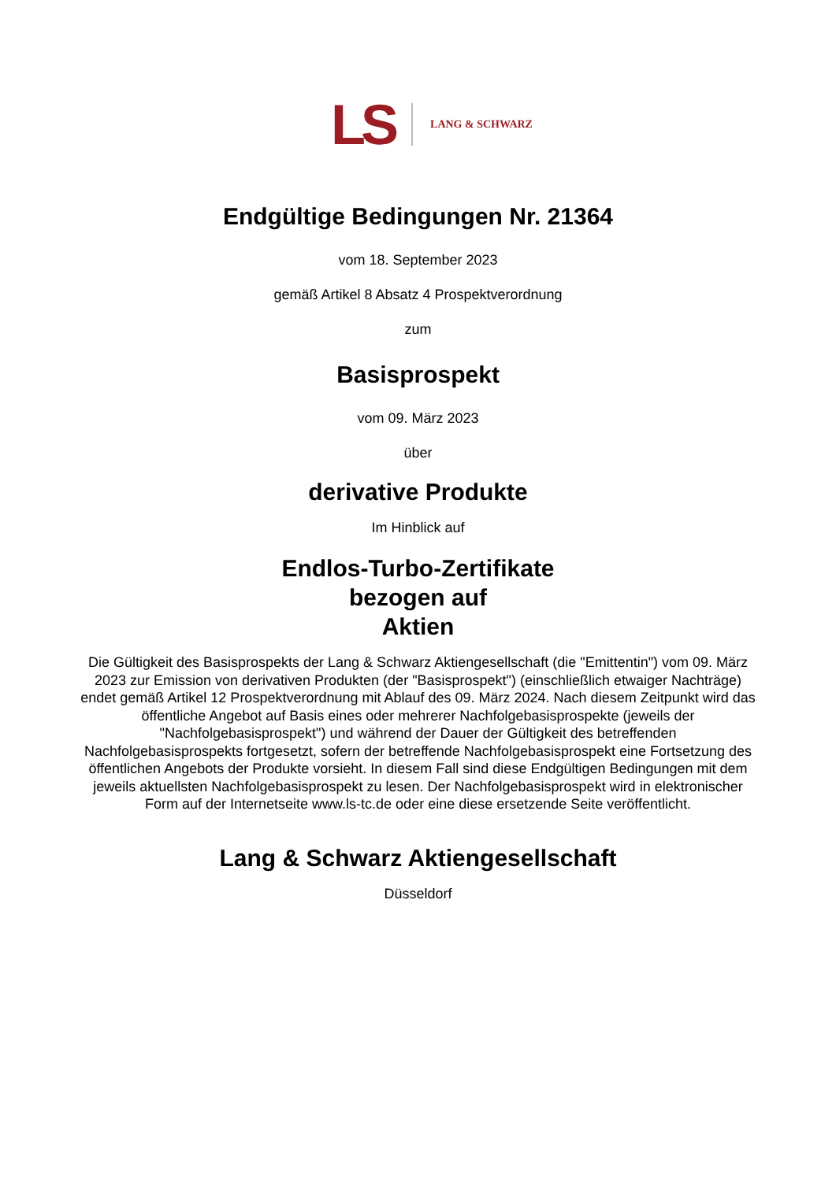LS LANG & SCHWARZ
Endgültige Bedingungen Nr. 21364
vom 18. September 2023
gemäß Artikel 8 Absatz 4 Prospektverordnung
zum
Basisprospekt
vom 09. März 2023
über
derivative Produkte
Im Hinblick auf
Endlos-Turbo-Zertifikate
bezogen auf
Aktien
Die Gültigkeit des Basisprospekts der Lang & Schwarz Aktiengesellschaft (die "Emittentin") vom 09. März 2023 zur Emission von derivativen Produkten (der "Basisprospekt") (einschließlich etwaiger Nachträge) endet gemäß Artikel 12 Prospektverordnung mit Ablauf des 09. März 2024. Nach diesem Zeitpunkt wird das öffentliche Angebot auf Basis eines oder mehrerer Nachfolgebasisprospekte (jeweils der "Nachfolgebasisprospekt") und während der Dauer der Gültigkeit des betreffenden Nachfolgebasisprospekts fortgesetzt, sofern der betreffende Nachfolgebasisprospekt eine Fortsetzung des öffentlichen Angebots der Produkte vorsieht. In diesem Fall sind diese Endgültigen Bedingungen mit dem jeweils aktuellsten Nachfolgebasisprospekt zu lesen. Der Nachfolgebasisprospekt wird in elektronischer Form auf der Internetseite www.ls-tc.de oder eine diese ersetzende Seite veröffentlicht.
Lang & Schwarz Aktiengesellschaft
Düsseldorf